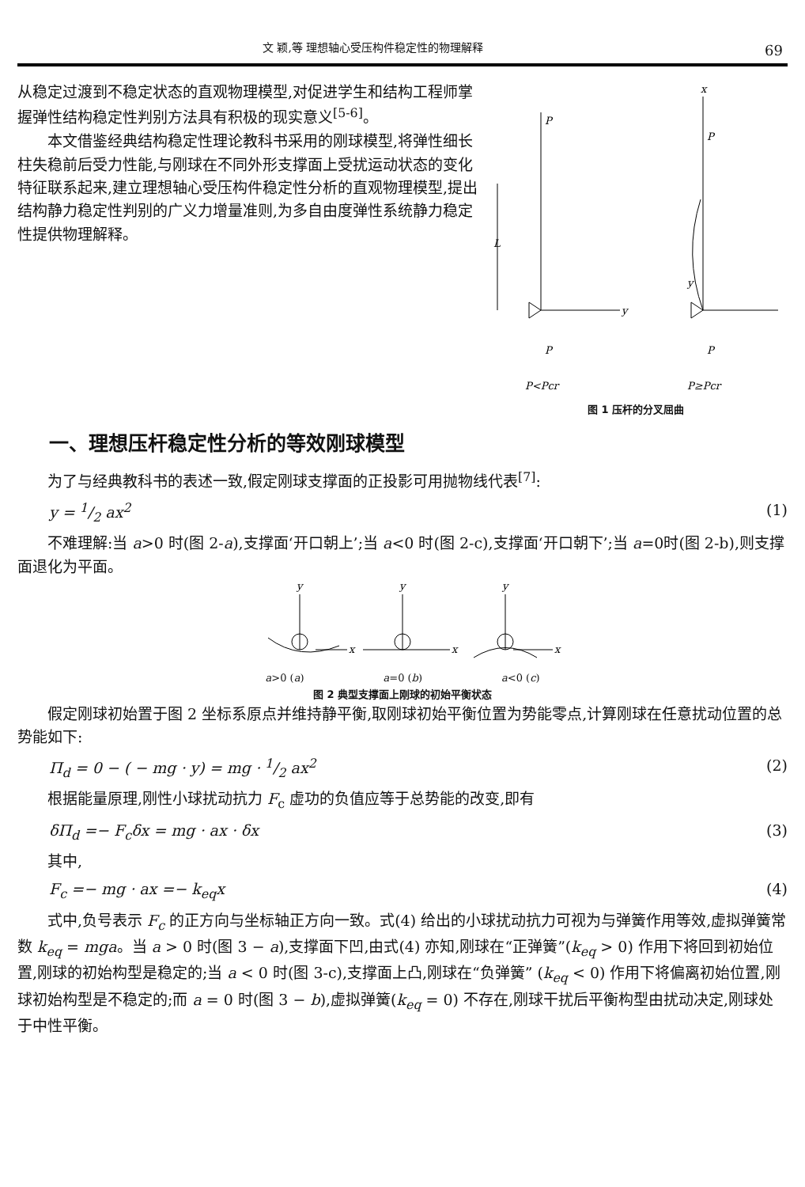文 颖,等 理想轴心受压构件稳定性的物理解释 69
从稳定过渡到不稳定状态的直观物理模型,对促进学生和结构工程师掌握弹性结构稳定性判别方法具有积极的现实意义<sup>[5-6]</sup>。
本文借鉴经典结构稳定性理论教科书采用的刚球模型,将弹性细长柱失稳前后受力性能,与刚球在不同外形支撑面上受扰运动状态的变化特征联系起来,建立理想轴心受压构件稳定性分析的直观物理模型,提出结构静力稳定性判别的广义力增量准则,为多自由度弹性系统静力稳定性提供物理解释。
P
L
y
P
P<Pcr
x
P
y
P
P≥Pcr
图 1 压杆的分叉屈曲
一、理想压杆稳定性分析的等效刚球模型
为了与经典教科书的表述一致,假定刚球支撑面的正投影可用抛物线代表<sup>[7]</sup>:
y = 1/2 ax<sup>2</sup> (1)
不难理解:当 a>0 时(图 2-a),支撑面‘开口朝上’;当 a<0 时(图 2-c),支撑面‘开口朝下’;当 a=0时(图 2-b),则支撑面退化为平面。
y
y
y
x
x
x
a>0 (a) a=0 (b) a<0 (c)
图 2 典型支撑面上刚球的初始平衡状态
假定刚球初始置于图 2 坐标系原点并维持静平衡,取刚球初始平衡位置为势能零点,计算刚球在任意扰动位置的总势能如下:
Π<sub>d</sub> = 0 − ( − mg · y) = mg · 1/2 ax<sup>2</sup> (2)
根据能量原理,刚性小球扰动抗力 F<sub>c</sub> 虚功的负值应等于总势能的改变,即有
δΠ<sub>d</sub> =− F<sub>c</sub>δx = mg · ax · δx (3)
其中,
F<sub>c</sub> =− mg · ax =− k<sub>eq</sub>x (4)
式中,负号表示 F<sub>c</sub> 的正方向与坐标轴正方向一致。式(4) 给出的小球扰动抗力可视为与弹簧作用等效,虚拟弹簧常数 k<sub>eq</sub> = mga。当 a > 0 时(图 3 − a),支撑面下凹,由式(4) 亦知,刚球在“正弹簧”(k<sub>eq</sub> > 0) 作用下将回到初始位置,刚球的初始构型是稳定的;当 a < 0 时(图 3-c),支撑面上凸,刚球在“负弹簧” (k<sub>eq</sub> < 0) 作用下将偏离初始位置,刚球初始构型是不稳定的;而 a = 0 时(图 3 − b),虚拟弹簧(k<sub>eq</sub> = 0) 不存在,刚球干扰后平衡构型由扰动决定,刚球处于中性平衡。